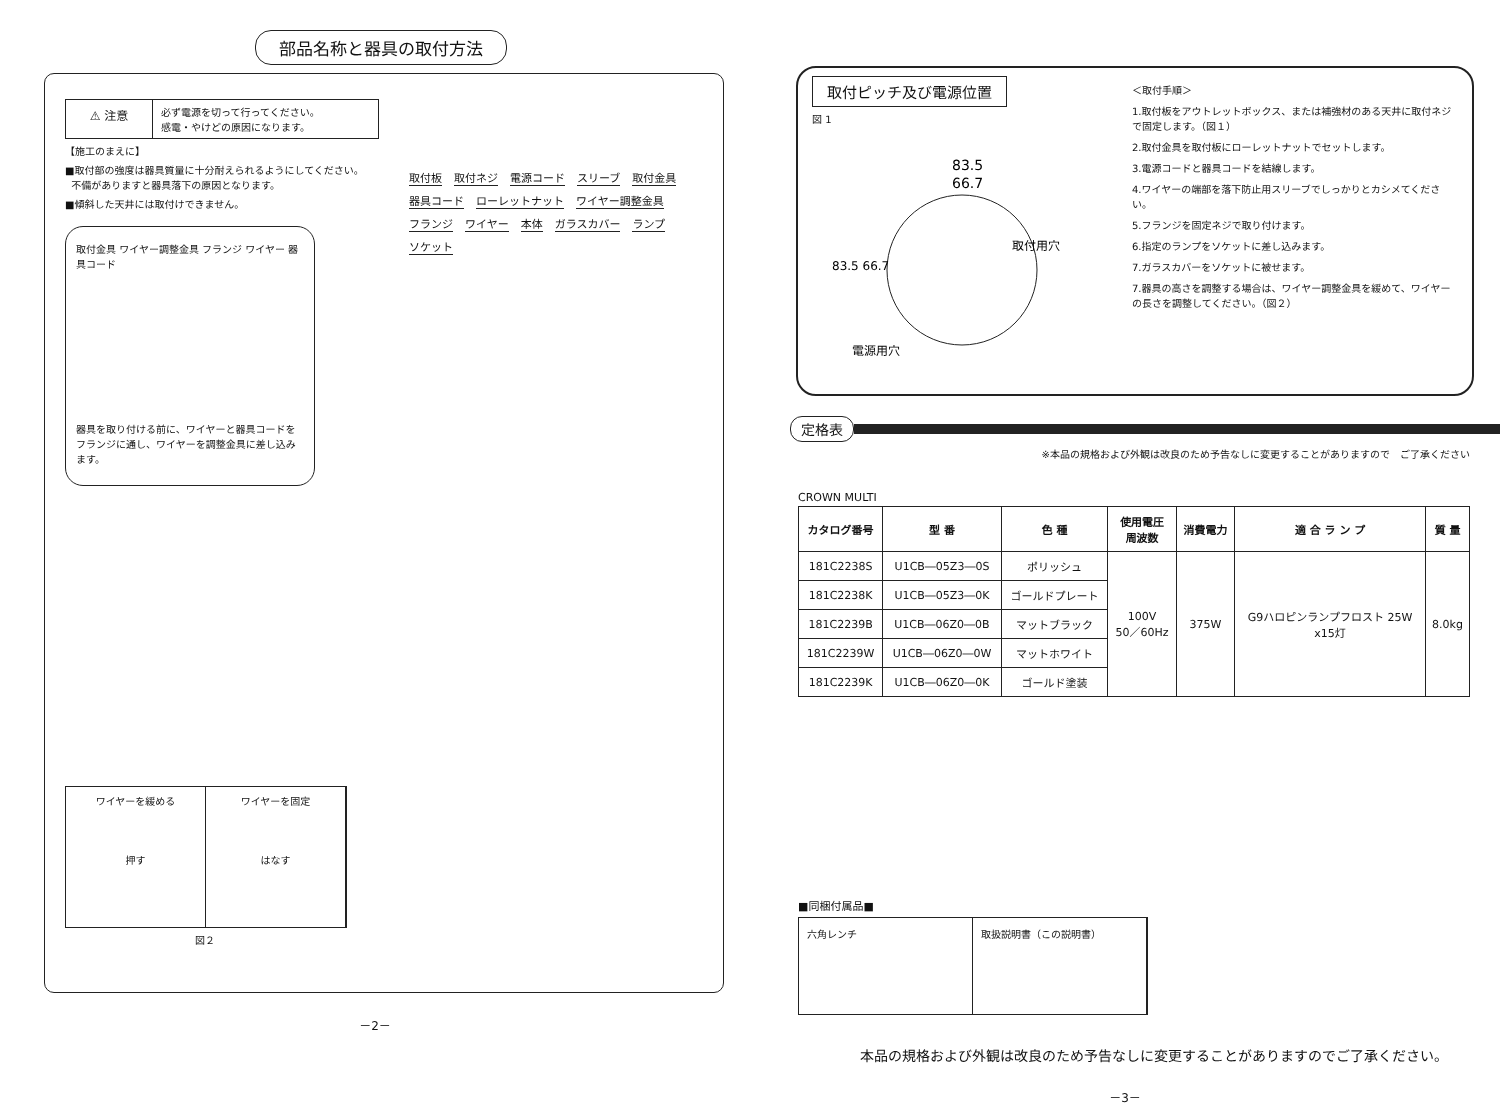部品名称と器具の取付方法
⚠ 注意
必ず電源を切って行ってください。
感電・やけどの原因になります。
【施工のまえに】
■取付部の強度は器具質量に十分耐えられるようにしてください。
不備がありますと器具落下の原因となります。
■傾斜した天井には取付けできません。
取付金具 ワイヤー調整金具 フランジ ワイヤー 器具コード
器具を取り付ける前に、ワイヤーと器具コードをフランジに通し、ワイヤーを調整金具に差し込みます。
取付板 取付ネジ 電源コード スリーブ 取付金具 器具コード ローレットナット ワイヤー調整金具 フランジ ワイヤー 本体 ガラスカバー ランプ ソケット
ワイヤーを緩める
押す
ワイヤーを固定
はなす
図２
－2－
取付ピッチ及び電源位置
図 1
83.5
66.7
取付用穴
電源用穴
83.5 66.7
＜取付手順＞
1.取付板をアウトレットボックス、または補強材のある天井に取付ネジで固定します。（図１）
2.取付金具を取付板にローレットナットでセットします。
3.電源コードと器具コードを結線します。
4.ワイヤーの端部を落下防止用スリーブでしっかりとカシメてください。
5.フランジを固定ネジで取り付けます。
6.指定のランプをソケットに差し込みます。
7.ガラスカバーをソケットに被せます。
7.器具の高さを調整する場合は、ワイヤー調整金具を緩めて、ワイヤーの長さを調整してください。（図２）
定格表
※本品の規格および外観は改良のため予告なしに変更することがありますので　ご了承ください
CROWN MULTI
| カタログ番号 | 型 番 | 色 種 | 使用電圧 周波数 | 消費電力 | 適 合 ラ ン プ | 質 量 |
| --- | --- | --- | --- | --- | --- | --- |
| 181C2238S | U1CB―05Z3―0S | ポリッシュ | 100V 50／60Hz | 375W | G9ハロピンランプフロスト 25W x15灯 | 8.0kg |
| 181C2238K | U1CB―05Z3―0K | ゴールドプレート | | | | |
| 181C2239B | U1CB―06Z0―0B | マットブラック | | | | |
| 181C2239W | U1CB―06Z0―0W | マットホワイト | | | | |
| 181C2239K | U1CB―06Z0―0K | ゴールド塗装 | | | | |
■同梱付属品■
六角レンチ 取扱説明書（この説明書）
本品の規格および外観は改良のため予告なしに変更することがありますのでご了承ください。
－3－